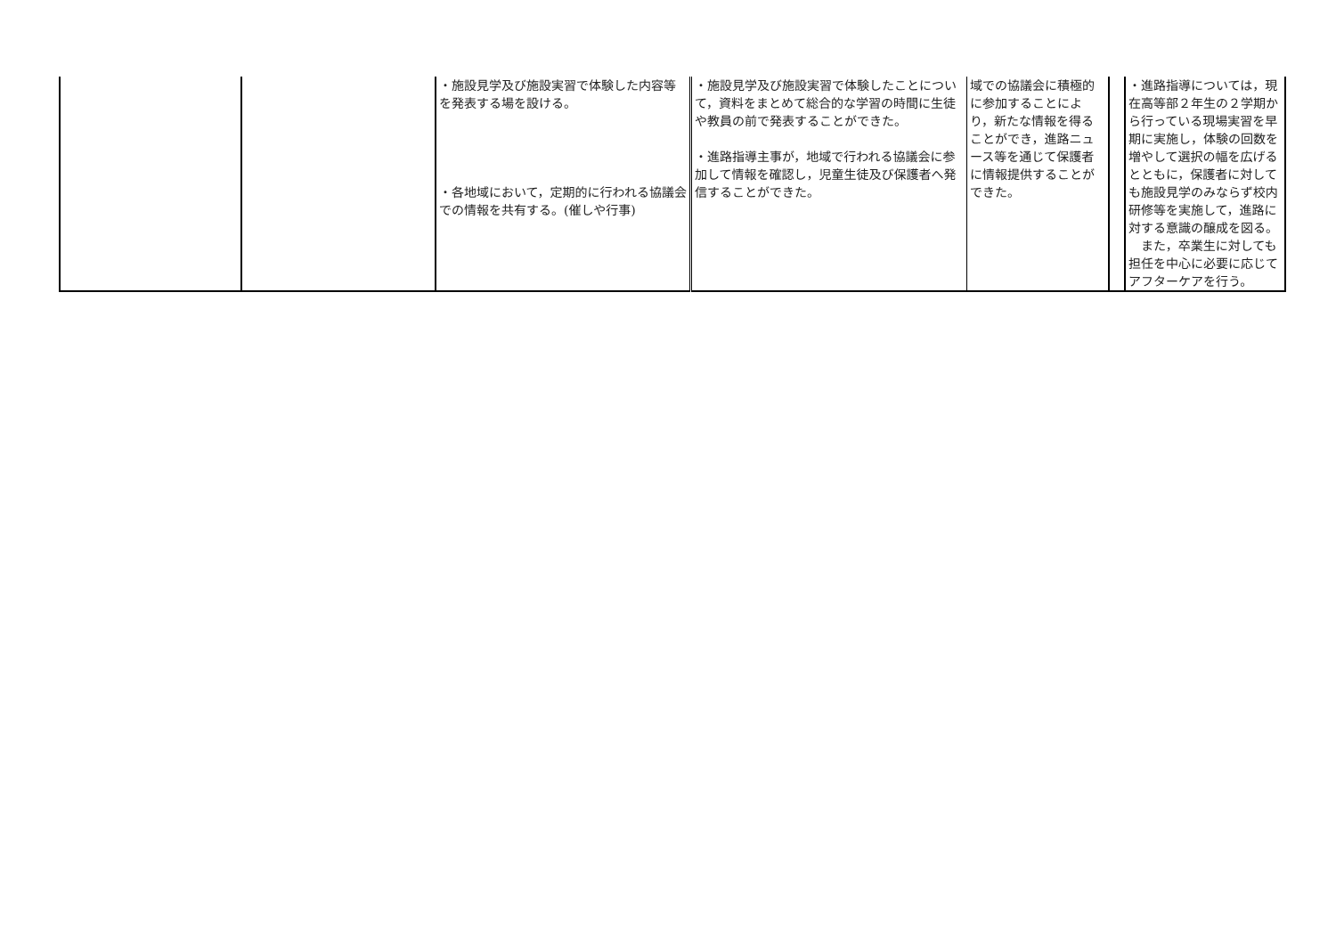| | | ・施設見学及び施設実習で体験した内容等を発表する場を設ける。 ・各地域において，定期的に行われる協議会での情報を共有する。(催しや行事) | ・施設見学及び施設実習で体験したことについて，資料をまとめて総合的な学習の時間に生徒や教員の前で発表することができた。 ・進路指導主事が，地域で行われる協議会に参加して情報を確認し，児童生徒及び保護者へ発信することができた。 | 域での協議会に積極的に参加することにより，新たな情報を得ることができ，進路ニュース等を通じて保護者に情報提供することができた。 | | ・進路指導については，現在高等部２年生の２学期から行っている現場実習を早期に実施し，体験の回数を増やして選択の幅を広げるとともに，保護者に対しても施設見学のみならず校内研修等を実施して，進路に対する意識の醸成を図る。 また，卒業生に対しても担任を中心に必要に応じてアフターケアを行う。 |